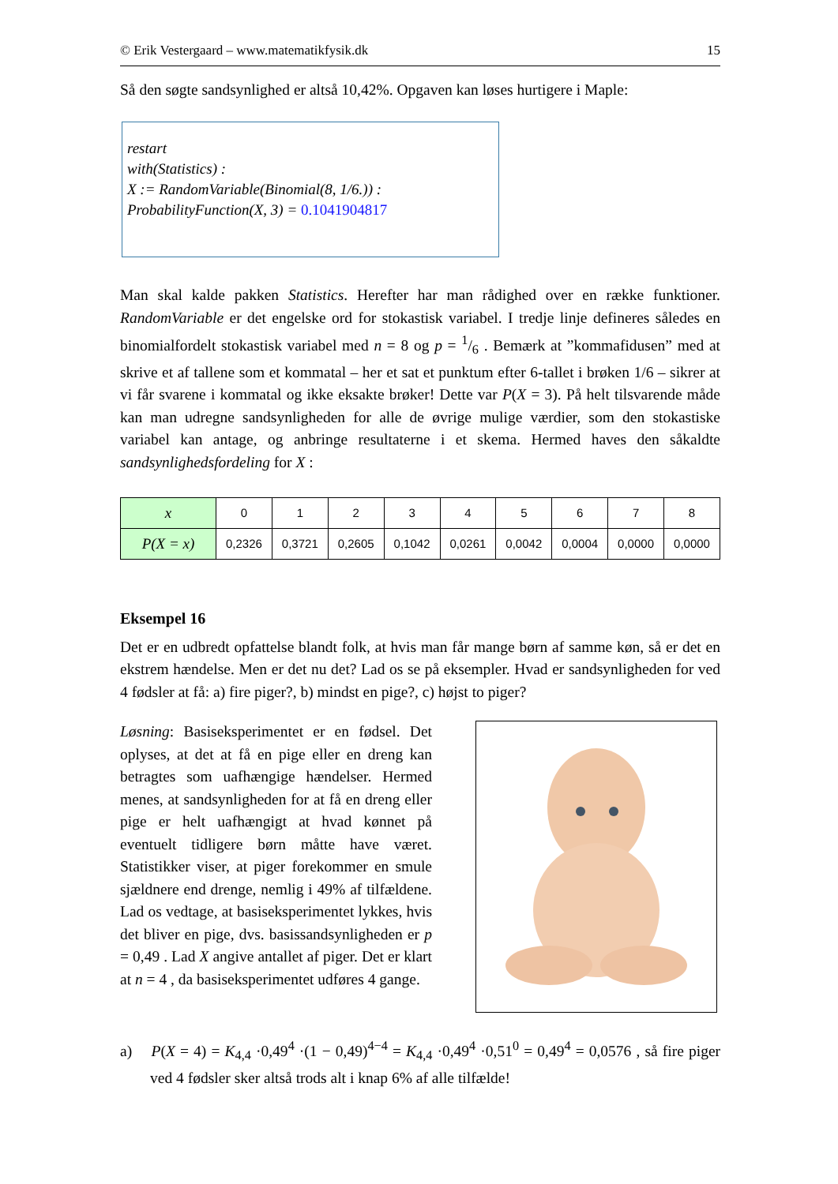© Erik Vestergaard – www.matematikfysik.dk 15
Så den søgte sandsynlighed er altså 10,42%. Opgaven kan løses hurtigere i Maple:
restart
with(Statistics) :
X := RandomVariable(Binomial(8, 1/6.)) :
ProbabilityFunction(X, 3) = 0.1041904817
Man skal kalde pakken Statistics. Herefter har man rådighed over en række funktioner. RandomVariable er det engelske ord for stokastisk variabel. I tredje linje defineres således en binomialfordelt stokastisk variabel med n = 8 og p = 1/6 . Bemærk at ”kommafidusen” med at skrive et af tallene som et kommatal – her et sat et punktum efter 6-tallet i brøken 1/6 – sikrer at vi får svarene i kommatal og ikke eksakte brøker! Dette var P(X = 3). På helt tilsvarende måde kan man udregne sandsynligheden for alle de øvrige mulige værdier, som den stokastiske variabel kan antage, og anbringe resultaterne i et skema. Hermed haves den såkaldte sandsynlighedsfordeling for X :
| x | 0 | 1 | 2 | 3 | 4 | 5 | 6 | 7 | 8 |
| P(X = x) | 0,2326 | 0,3721 | 0,2605 | 0,1042 | 0,0261 | 0,0042 | 0,0004 | 0,0000 | 0,0000 |
Eksempel 16
Det er en udbredt opfattelse blandt folk, at hvis man får mange børn af samme køn, så er det en ekstrem hændelse. Men er det nu det? Lad os se på eksempler. Hvad er sandsynligheden for ved 4 fødsler at få: a) fire piger?, b) mindst en pige?, c) højst to piger?
Løsning: Basiseksperimentet er en fødsel. Det oplyses, at det at få en pige eller en dreng kan betragtes som uafhængige hændelser. Hermed menes, at sandsynligheden for at få en dreng eller pige er helt uafhængigt at hvad kønnet på eventuelt tidligere børn måtte have været. Statistikker viser, at piger forekommer en smule sjældnere end drenge, nemlig i 49% af tilfældene. Lad os vedtage, at basiseksperimentet lykkes, hvis det bliver en pige, dvs. basissandsynligheden er p = 0,49 . Lad X angive antallet af piger. Det er klart at n = 4 , da basiseksperimentet udføres 4 gange.
a) P(X = 4) = K<sub>4,4</sub> ·0,49<sup>4</sup> ·(1 − 0,49)<sup>4−4</sup> = K<sub>4,4</sub> ·0,49<sup>4</sup> ·0,51<sup>0</sup> = 0,49<sup>4</sup> = 0,0576 , så fire piger ved 4 fødsler sker altså trods alt i knap 6% af alle tilfælde!